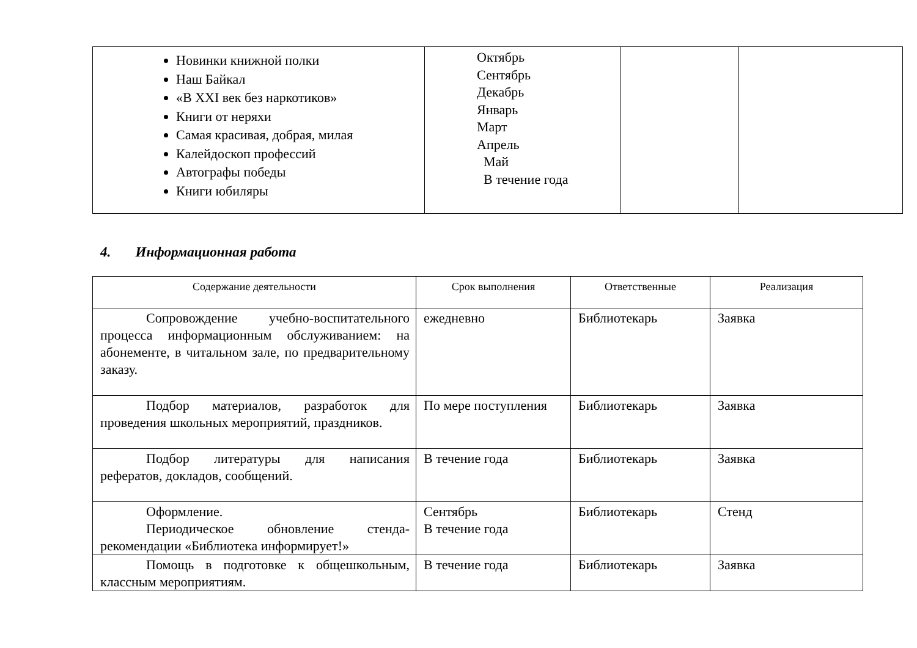| Новинки книжной полки Наш Байкал «В XXI век без наркотиков» Книги от неряхи Самая красивая, добрая, милая Калейдоскоп профессий Автографы победы Книги юбиляры | Октябрь Сентябрь Декабрь Январь Март Апрель Май В течение года | | |
4. Информационная работа
| Содержание деятельности | Срок выполнения | Ответственные | Реализация |
| --- | --- | --- | --- |
| Сопровождение учебно-воспитательного процесса информационным обслуживанием: на абонементе, в читальном зале, по предварительному заказу. | ежедневно | Библиотекарь | Заявка |
| Подбор материалов, разработок для проведения школьных мероприятий, праздников. | По мере поступления | Библиотекарь | Заявка |
| Подбор литературы для написания рефератов, докладов, сообщений. | В течение года | Библиотекарь | Заявка |
| Оформление. Периодическое обновление стенда-рекомендации «Библиотека информирует!» | Сентябрь В течение года | Библиотекарь | Стенд |
| Помощь в подготовке к общешкольным, классным мероприятиям. | В течение года | Библиотекарь | Заявка |